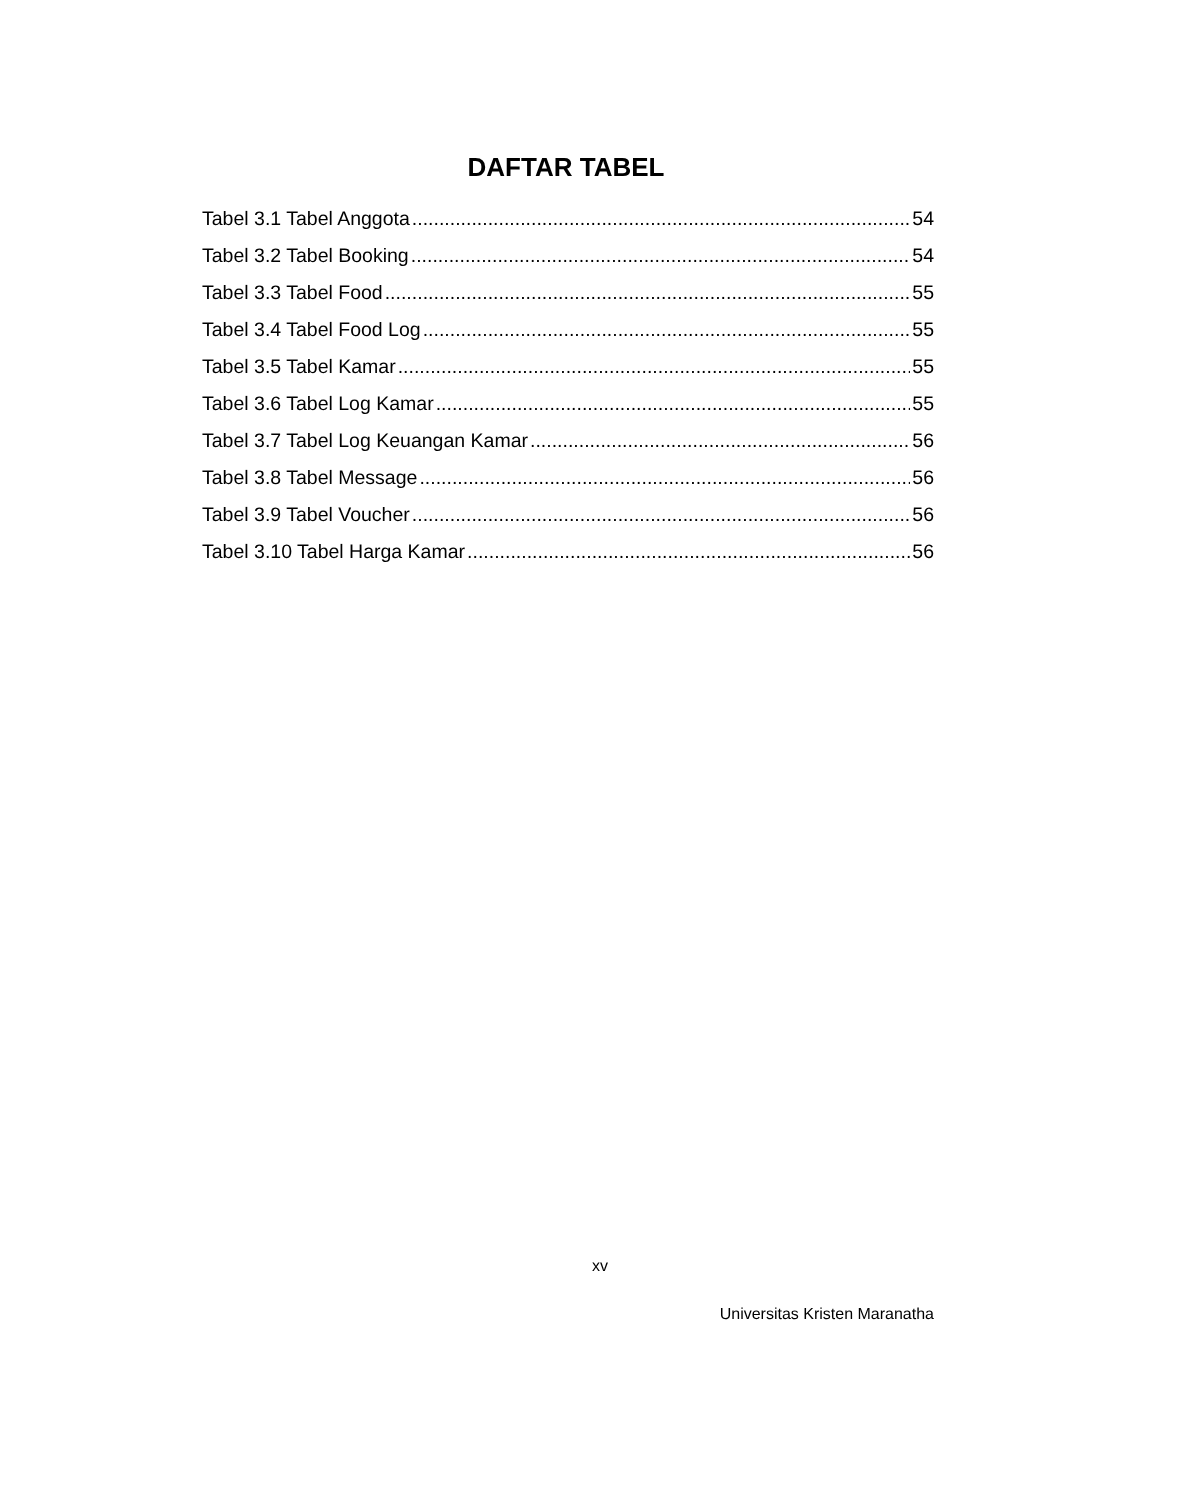DAFTAR TABEL
Tabel 3.1 Tabel Anggota 54
Tabel 3.2 Tabel Booking 54
Tabel 3.3 Tabel Food 55
Tabel 3.4 Tabel Food Log 55
Tabel 3.5 Tabel Kamar 55
Tabel 3.6 Tabel Log Kamar 55
Tabel 3.7 Tabel Log Keuangan Kamar 56
Tabel 3.8 Tabel Message 56
Tabel 3.9 Tabel Voucher 56
Tabel 3.10 Tabel Harga Kamar 56
xv
Universitas Kristen Maranatha